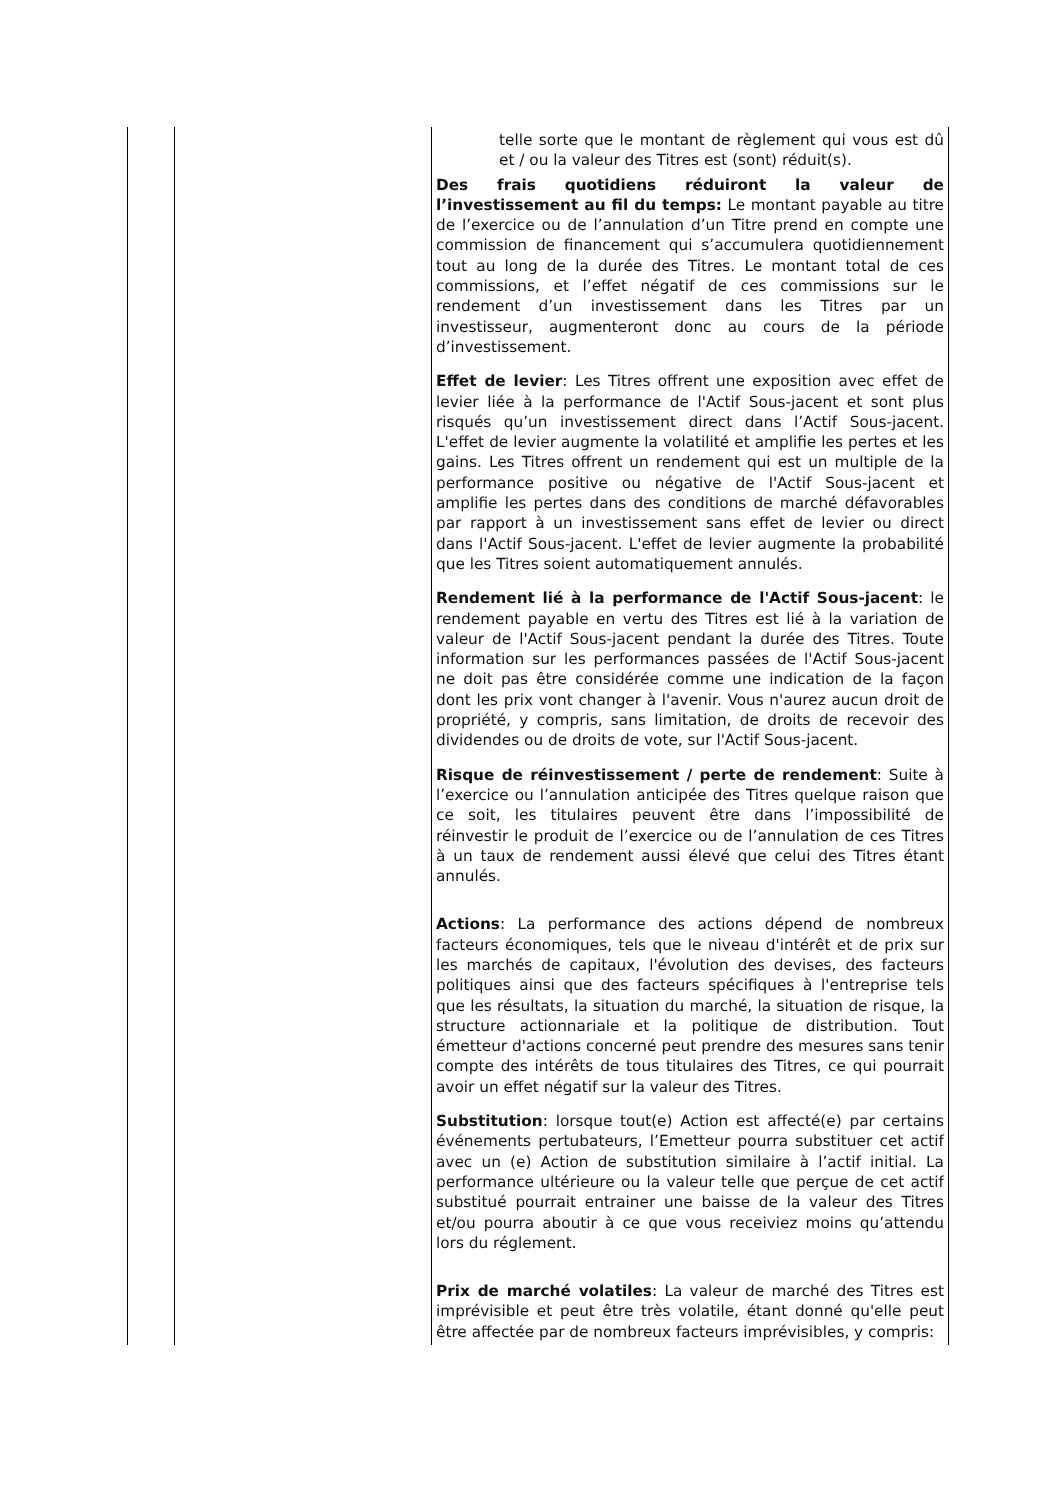| | | telle sorte que le montant de règlement qui vous est dû et / ou la valeur des Titres est (sont) réduit(s). Des frais quotidiens réduiront la valeur de l’investissement au fil du temps: Le montant payable au titre de l’exercice ou de l’annulation d’un Titre prend en compte une commission de financement qui s’accumulera quotidiennement tout au long de la durée des Titres. Le montant total de ces commissions, et l’effet négatif de ces commissions sur le rendement d’un investissement dans les Titres par un investisseur, augmenteront donc au cours de la période d’investissement. Effet de levier : Les Titres offrent une exposition avec effet de levier liée à la performance de l'Actif Sous-jacent et sont plus risqués qu’un investissement direct dans l’Actif Sous-jacent. L'effet de levier augmente la volatilité et amplifie les pertes et les gains. Les Titres offrent un rendement qui est un multiple de la performance positive ou négative de l'Actif Sous-jacent et amplifie les pertes dans des conditions de marché défavorables par rapport à un investissement sans effet de levier ou direct dans l'Actif Sous-jacent. L'effet de levier augmente la probabilité que les Titres soient automatiquement annulés. Rendement lié à la performance de l'Actif Sous-jacent : le rendement payable en vertu des Titres est lié à la variation de valeur de l'Actif Sous-jacent pendant la durée des Titres. Toute information sur les performances passées de l'Actif Sous-jacent ne doit pas être considérée comme une indication de la façon dont les prix vont changer à l'avenir. Vous n'aurez aucun droit de propriété, y compris, sans limitation, de droits de recevoir des dividendes ou de droits de vote, sur l'Actif Sous-jacent. Risque de réinvestissement / perte de rendement : Suite à l’exercice ou l’annulation anticipée des Titres quelque raison que ce soit, les titulaires peuvent être dans l’impossibilité de réinvestir le produit de l’exercice ou de l’annulation de ces Titres à un taux de rendement aussi élevé que celui des Titres étant annulés. Actions : La performance des actions dépend de nombreux facteurs économiques, tels que le niveau d'intérêt et de prix sur les marchés de capitaux, l'évolution des devises, des facteurs politiques ainsi que des facteurs spécifiques à l'entreprise tels que les résultats, la situation du marché, la situation de risque, la structure actionnariale et la politique de distribution. Tout émetteur d'actions concerné peut prendre des mesures sans tenir compte des intérêts de tous titulaires des Titres, ce qui pourrait avoir un effet négatif sur la valeur des Titres. Substitution : lorsque tout(e) Action est affecté(e) par certains événements pertubateurs, l’Emetteur pourra substituer cet actif avec un (e) Action de substitution similaire à l’actif initial. La performance ultérieure ou la valeur telle que perçue de cet actif substitué pourrait entrainer une baisse de la valeur des Titres et/ou pourra aboutir à ce que vous receiviez moins qu’attendu lors du réglement. Prix de marché volatiles : La valeur de marché des Titres est imprévisible et peut être très volatile, étant donné qu'elle peut être affectée par de nombreux facteurs imprévisibles, y compris: |